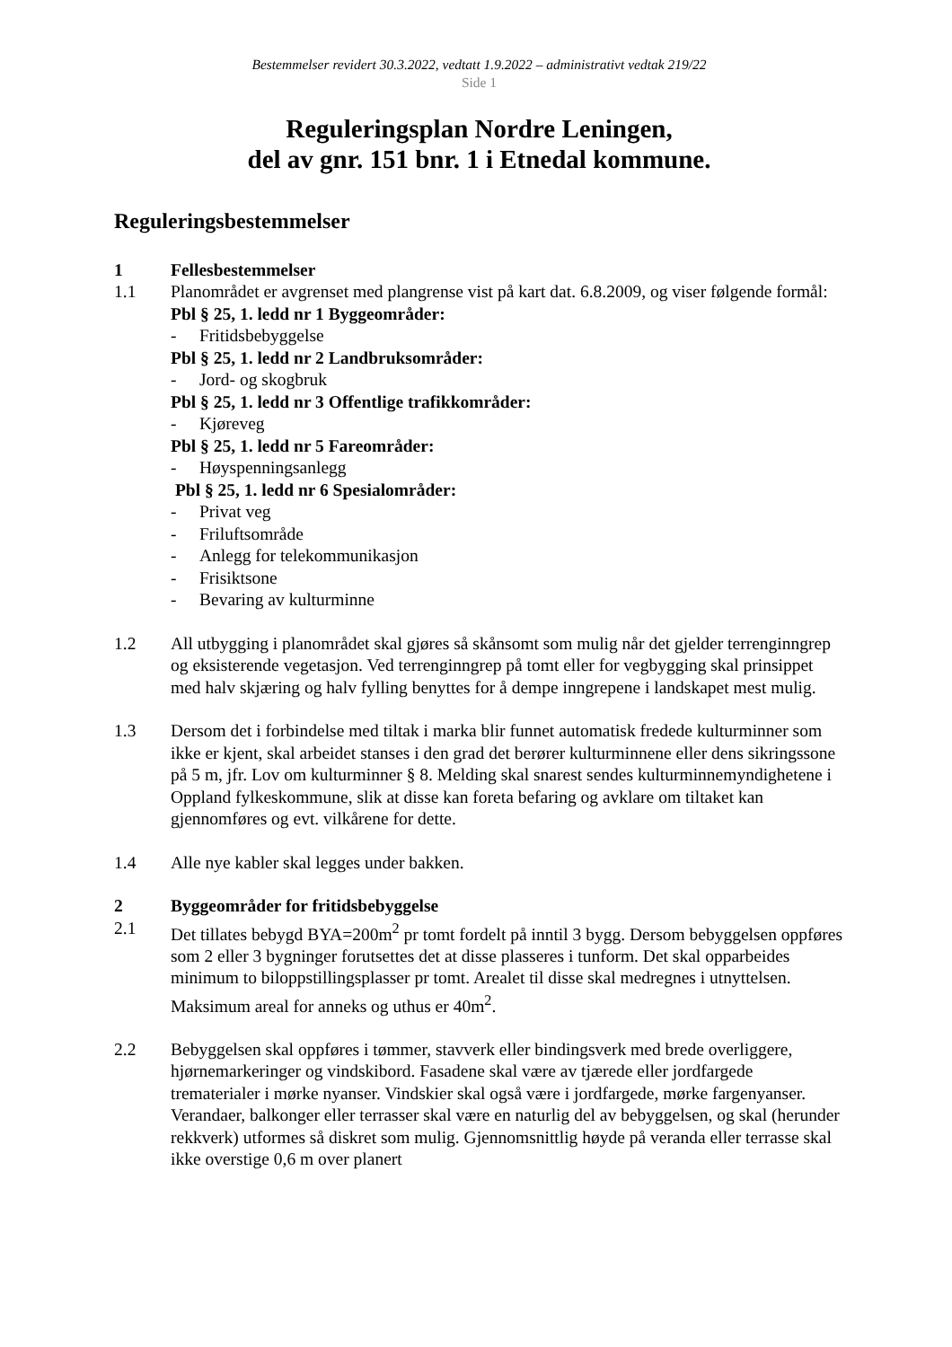Bestemmelser revidert 30.3.2022, vedtatt 1.9.2022 – administrativt vedtak 219/22
Side 1
Reguleringsplan Nordre Leningen,
del av gnr. 151 bnr. 1 i Etnedal kommune.
Reguleringsbestemmelser
1 Fellesbestemmelser
1.1 Planområdet er avgrenset med plangrense vist på kart dat. 6.8.2009, og viser følgende formål:
Pbl § 25, 1. ledd nr 1 Byggeområder:
- Fritidsbebyggelse
Pbl § 25, 1. ledd nr 2 Landbruksområder:
- Jord- og skogbruk
Pbl § 25, 1. ledd nr 3 Offentlige trafikkområder:
- Kjøreveg
Pbl § 25, 1. ledd nr 5 Fareområder:
- Høyspenningsanlegg
Pbl § 25, 1. ledd nr 6 Spesialområder:
- Privat veg
- Friluftsområde
- Anlegg for telekommunikasjon
- Frisiktsone
- Bevaring av kulturminne
1.2 All utbygging i planområdet skal gjøres så skånsomt som mulig når det gjelder terrenginngrep og eksisterende vegetasjon. Ved terrenginngrep på tomt eller for vegbygging skal prinsippet med halv skjæring og halv fylling benyttes for å dempe inngrepene i landskapet mest mulig.
1.3 Dersom det i forbindelse med tiltak i marka blir funnet automatisk fredede kulturminner som ikke er kjent, skal arbeidet stanses i den grad det berører kulturminnene eller dens sikringssone på 5 m, jfr. Lov om kulturminner § 8. Melding skal snarest sendes kulturminnemyndighetene i Oppland fylkeskommune, slik at disse kan foreta befaring og avklare om tiltaket kan gjennomføres og evt. vilkårene for dette.
1.4 Alle nye kabler skal legges under bakken.
2 Byggeområder for fritidsbebyggelse
2.1 Det tillates bebygd BYA=200m<sup>2</sup> pr tomt fordelt på inntil 3 bygg. Dersom bebyggelsen oppføres som 2 eller 3 bygninger forutsettes det at disse plasseres i tunform. Det skal opparbeides minimum to biloppstillingsplasser pr tomt. Arealet til disse skal medregnes i utnyttelsen. Maksimum areal for anneks og uthus er 40m<sup>2</sup>.
2.2 Bebyggelsen skal oppføres i tømmer, stavverk eller bindingsverk med brede overliggere, hjørnemarkeringer og vindskibord. Fasadene skal være av tjærede eller jordfargede trematerialer i mørke nyanser. Vindskier skal også være i jordfargede, mørke fargenyanser. Verandaer, balkonger eller terrasser skal være en naturlig del av bebyggelsen, og skal (herunder rekkverk) utformes så diskret som mulig. Gjennomsnittlig høyde på veranda eller terrasse skal ikke overstige 0,6 m over planert